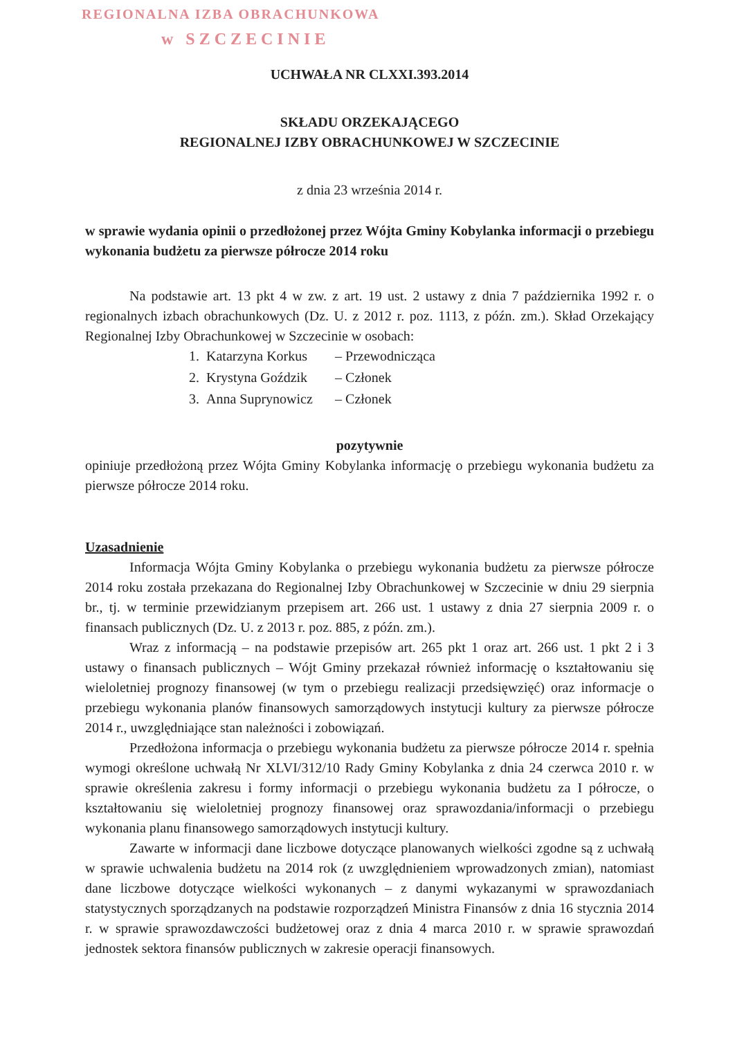REGIONALNA IZBA OBRACHUNKOWA
w SZCZECINIE
UCHWAŁA NR CLXXI.393.2014
SKŁADU ORZEKAJĄCEGO
REGIONALNEJ IZBY OBRACHUNKOWEJ W SZCZECINIE
z dnia 23 września 2014 r.
w sprawie wydania opinii o przedłożonej przez Wójta Gminy Kobylanka informacji o przebiegu wykonania budżetu za pierwsze półrocze 2014 roku
Na podstawie art. 13 pkt 4 w zw. z art. 19 ust. 2 ustawy z dnia 7 października 1992 r. o regionalnych izbach obrachunkowych (Dz. U. z 2012 r. poz. 1113, z późn. zm.). Skład Orzekający Regionalnej Izby Obrachunkowej w Szczecinie w osobach:
| 1. | Katarzyna Korkus | – Przewodnicząca |
| 2. | Krystyna Goździk | – Członek |
| 3. | Anna Suprynowicz | – Członek |
pozytywnie
opiniuje przedłożoną przez Wójta Gminy Kobylanka informację o przebiegu wykonania budżetu za pierwsze półrocze 2014 roku.
Uzasadnienie
Informacja Wójta Gminy Kobylanka o przebiegu wykonania budżetu za pierwsze półrocze 2014 roku została przekazana do Regionalnej Izby Obrachunkowej w Szczecinie w dniu 29 sierpnia br., tj. w terminie przewidzianym przepisem art. 266 ust. 1 ustawy z dnia 27 sierpnia 2009 r. o finansach publicznych (Dz. U. z 2013 r. poz. 885, z późn. zm.).
Wraz z informacją – na podstawie przepisów art. 265 pkt 1 oraz art. 266 ust. 1 pkt 2 i 3 ustawy o finansach publicznych – Wójt Gminy przekazał również informację o kształtowaniu się wieloletniej prognozy finansowej (w tym o przebiegu realizacji przedsięwzięć) oraz informacje o przebiegu wykonania planów finansowych samorządowych instytucji kultury za pierwsze półrocze 2014 r., uwzględniające stan należności i zobowiązań.
Przedłożona informacja o przebiegu wykonania budżetu za pierwsze półrocze 2014 r. spełnia wymogi określone uchwałą Nr XLVI/312/10 Rady Gminy Kobylanka z dnia 24 czerwca 2010 r. w sprawie określenia zakresu i formy informacji o przebiegu wykonania budżetu za I półrocze, o kształtowaniu się wieloletniej prognozy finansowej oraz sprawozdania/informacji o przebiegu wykonania planu finansowego samorządowych instytucji kultury.
Zawarte w informacji dane liczbowe dotyczące planowanych wielkości zgodne są z uchwałą w sprawie uchwalenia budżetu na 2014 rok (z uwzględnieniem wprowadzonych zmian), natomiast dane liczbowe dotyczące wielkości wykonanych – z danymi wykazanymi w sprawozdaniach statystycznych sporządzanych na podstawie rozporządzeń Ministra Finansów z dnia 16 stycznia 2014 r. w sprawie sprawozdawczości budżetowej oraz z dnia 4 marca 2010 r. w sprawie sprawozdań jednostek sektora finansów publicznych w zakresie operacji finansowych.